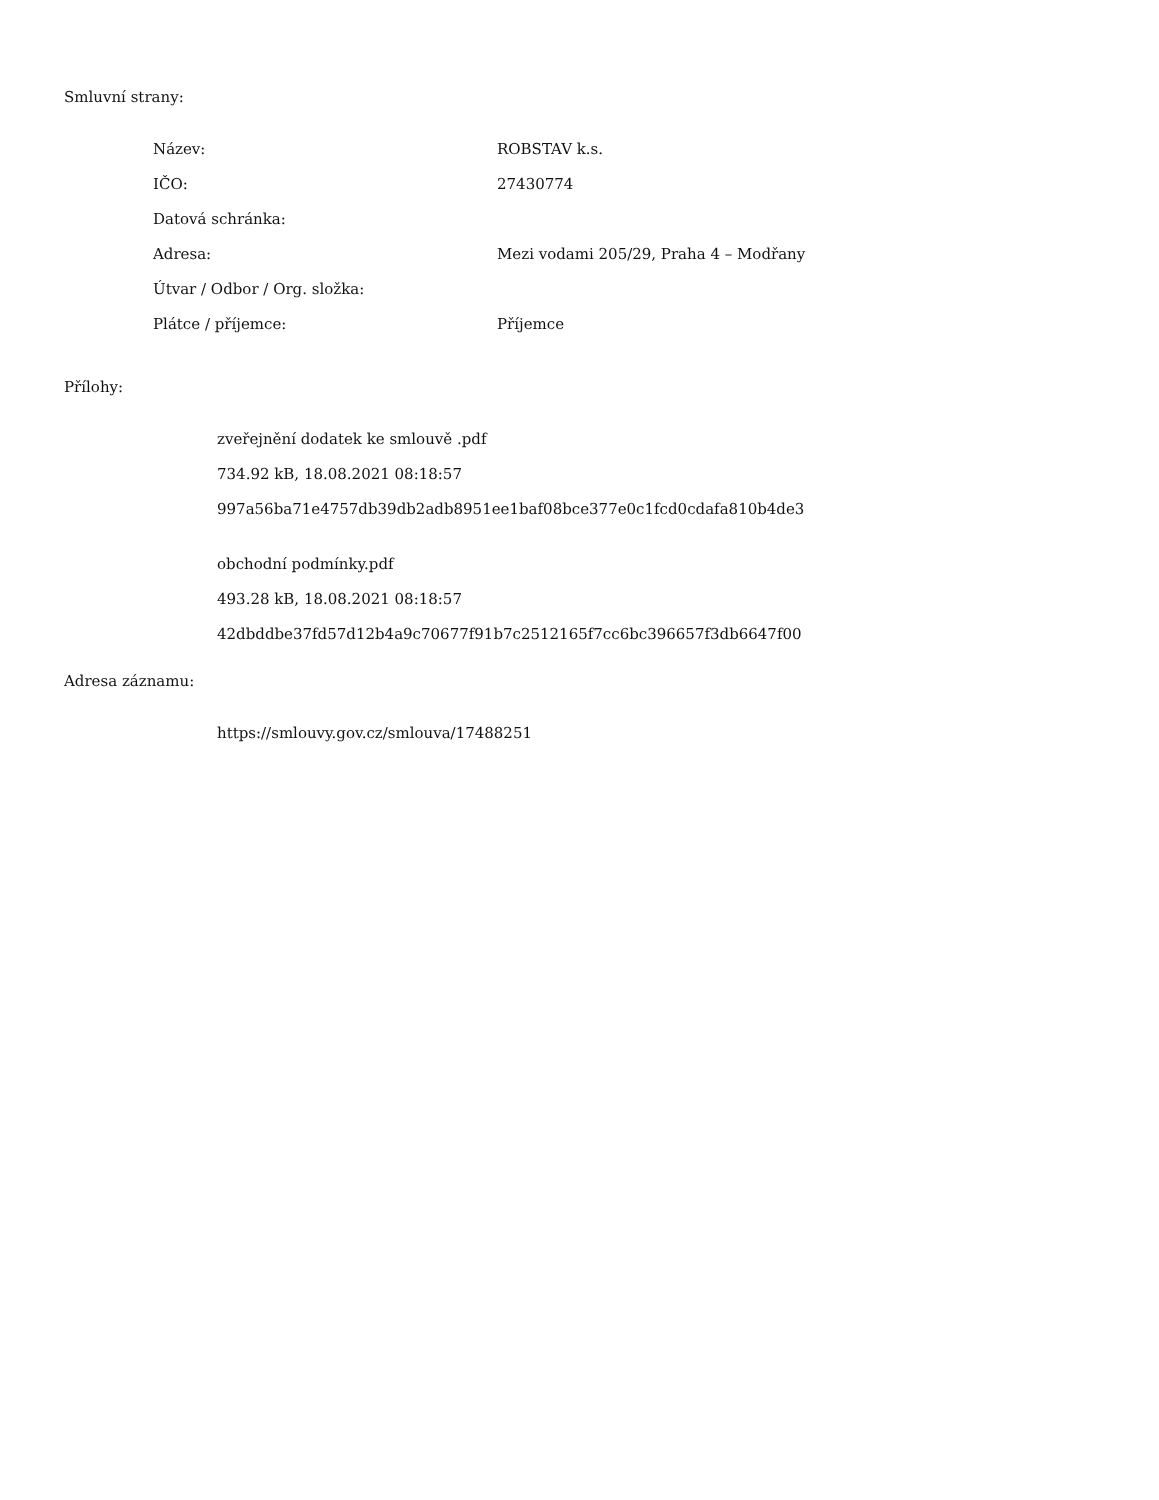Smluvní strany:
| Název: | ROBSTAV k.s. |
| IČO: | 27430774 |
| Datová schránka: | |
| Adresa: | Mezi vodami 205/29, Praha 4 – Modřany |
| Útvar / Odbor / Org. složka: | |
| Plátce / příjemce: | Příjemce |
Přílohy:
zveřejnění dodatek ke smlouvě .pdf
734.92 kB, 18.08.2021 08:18:57
997a56ba71e4757db39db2adb8951ee1baf08bce377e0c1fcd0cdafa810b4de3
obchodní podmínky.pdf
493.28 kB, 18.08.2021 08:18:57
42dbddbe37fd57d12b4a9c70677f91b7c2512165f7cc6bc396657f3db6647f00
Adresa záznamu:
https://smlouvy.gov.cz/smlouva/17488251